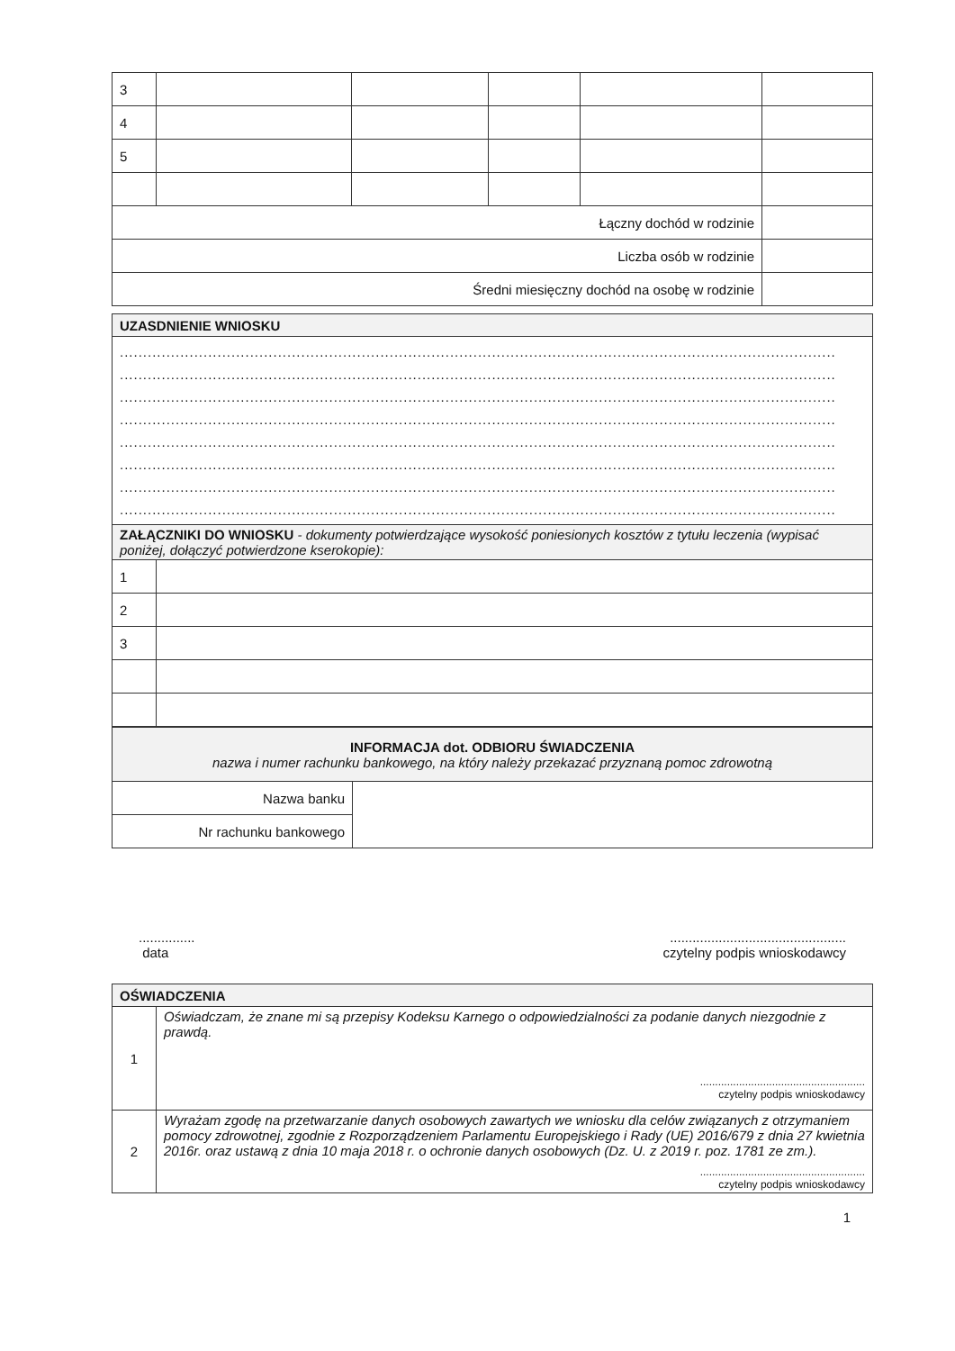| 3 | | | | | |
| 4 | | | | | |
| 5 | | | | | |
| Łączny dochód w rodzinie | | | | | |
| Liczba osób w rodzinie | | | | | |
| Średni miesięczny dochód na osobę w rodzinie | | | | | |
| UZASDNIENIE WNIOSKU | |
| .......................................................................................................................................................... .......................................................................................................................................................... .......................................................................................................................................................... .......................................................................................................................................................... .......................................................................................................................................................... .......................................................................................................................................................... .......................................................................................................................................................... .......................................................................................................................................................... | |
| ZAŁĄCZNIKI DO WNIOSKU - dokumenty potwierdzające wysokość poniesionych kosztów z tytułu leczenia (wypisać poniżej, dołączyć potwierdzone kserokopie): | |
| 1 | |
| 2 | |
| 3 | |
| INFORMACJA dot. ODBIORU ŚWIADCZENIA nazwa i numer rachunku bankowego, na który należy przekazać przyznaną pomoc zdrowotną | |
| Nazwa banku | |
| Nr rachunku bankowego | |
...............
data
...............................................
czytelny podpis wnioskodawcy
| OŚWIADCZENIA | |
| 1 | Oświadczam, że znane mi są przepisy Kodeksu Karnego o odpowiedzialności za podanie danych niezgodnie z prawdą. ....................................................... czytelny podpis wnioskodawcy |
| 2 | Wyrażam zgodę na przetwarzanie danych osobowych zawartych we wniosku dla celów związanych z otrzymaniem pomocy zdrowotnej, zgodnie z Rozporządzeniem Parlamentu Europejskiego i Rady (UE) 2016/679 z dnia 27 kwietnia 2016r. oraz ustawą z dnia 10 maja 2018 r. o ochronie danych osobowych (Dz. U. z 2019 r. poz. 1781 ze zm.). ....................................................... czytelny podpis wnioskodawcy |
1